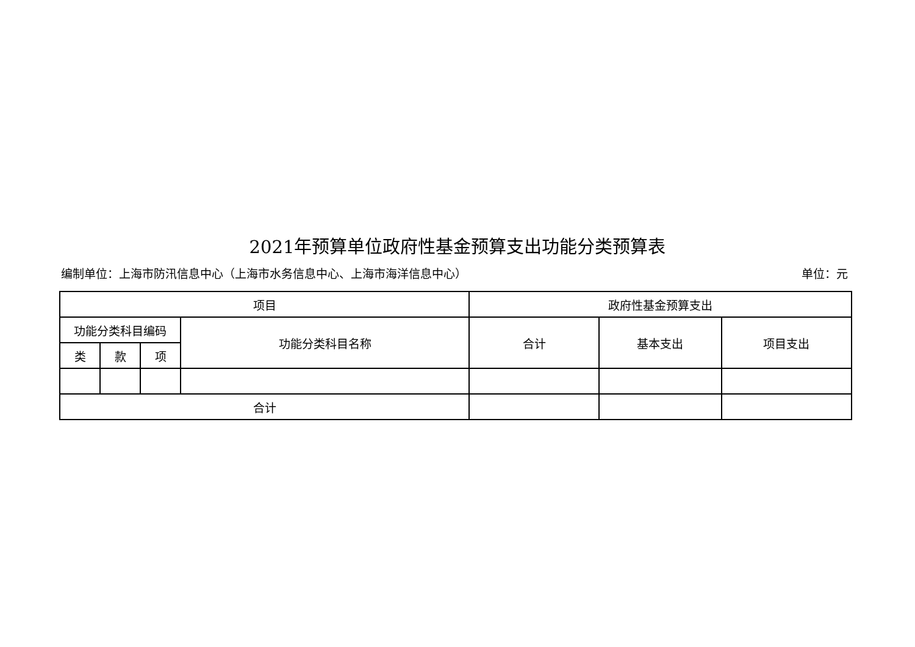2021年预算单位政府性基金预算支出功能分类预算表
编制单位：上海市防汛信息中心（上海市水务信息中心、上海市海洋信息中心） 单位：元
| 项目 | | | | 政府性基金预算支出 | | |
| 功能分类科目编码 | | | 功能分类科目名称 | 合计 | 基本支出 | 项目支出 |
| 类 | 款 | 项 | | | | |
| 合计 | | | | | | |